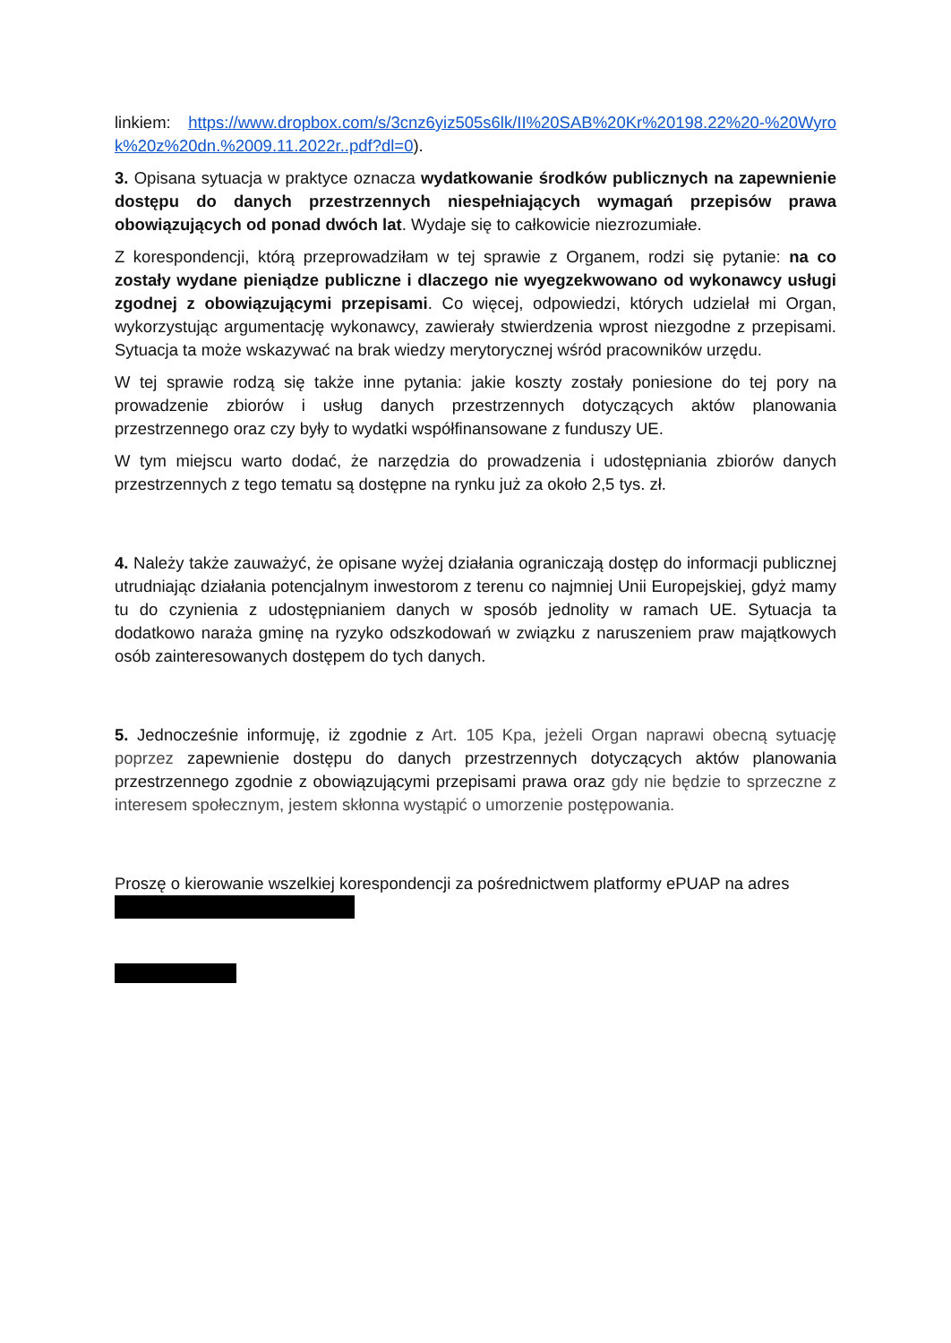linkiem: https://www.dropbox.com/s/3cnz6yiz505s6lk/II%20SAB%20Kr%20198.22%20-%20Wyrok%20z%20dn.%2009.11.2022r..pdf?dl=0).
3. Opisana sytuacja w praktyce oznacza wydatkowanie środków publicznych na zapewnienie dostępu do danych przestrzennych niespełniających wymagań przepisów prawa obowiązujących od ponad dwóch lat. Wydaje się to całkowicie niezrozumiałe.
Z korespondencji, którą przeprowadziłam w tej sprawie z Organem, rodzi się pytanie: na co zostały wydane pieniądze publiczne i dlaczego nie wyegzekwowano od wykonawcy usługi zgodnej z obowiązującymi przepisami. Co więcej, odpowiedzi, których udzielał mi Organ, wykorzystując argumentację wykonawcy, zawierały stwierdzenia wprost niezgodne z przepisami. Sytuacja ta może wskazywać na brak wiedzy merytorycznej wśród pracowników urzędu.
W tej sprawie rodzą się także inne pytania: jakie koszty zostały poniesione do tej pory na prowadzenie zbiorów i usług danych przestrzennych dotyczących aktów planowania przestrzennego oraz czy były to wydatki współfinansowane z funduszy UE.
W tym miejscu warto dodać, że narzędzia do prowadzenia i udostępniania zbiorów danych przestrzennych z tego tematu są dostępne na rynku już za około 2,5 tys. zł.
4. Należy także zauważyć, że opisane wyżej działania ograniczają dostęp do informacji publicznej utrudniając działania potencjalnym inwestorom z terenu co najmniej Unii Europejskiej, gdyż mamy tu do czynienia z udostępnianiem danych w sposób jednolity w ramach UE. Sytuacja ta dodatkowo naraża gminę na ryzyko odszkodowań w związku z naruszeniem praw majątkowych osób zainteresowanych dostępem do tych danych.
5. Jednocześnie informuję, iż zgodnie z Art. 105 Kpa, jeżeli Organ naprawi obecną sytuację poprzez zapewnienie dostępu do danych przestrzennych dotyczących aktów planowania przestrzennego zgodnie z obowiązującymi przepisami prawa oraz gdy nie będzie to sprzeczne z interesem społecznym, jestem skłonna wystąpić o umorzenie postępowania.
Proszę o kierowanie wszelkiej korespondencji za pośrednictwem platformy ePUAP na adres